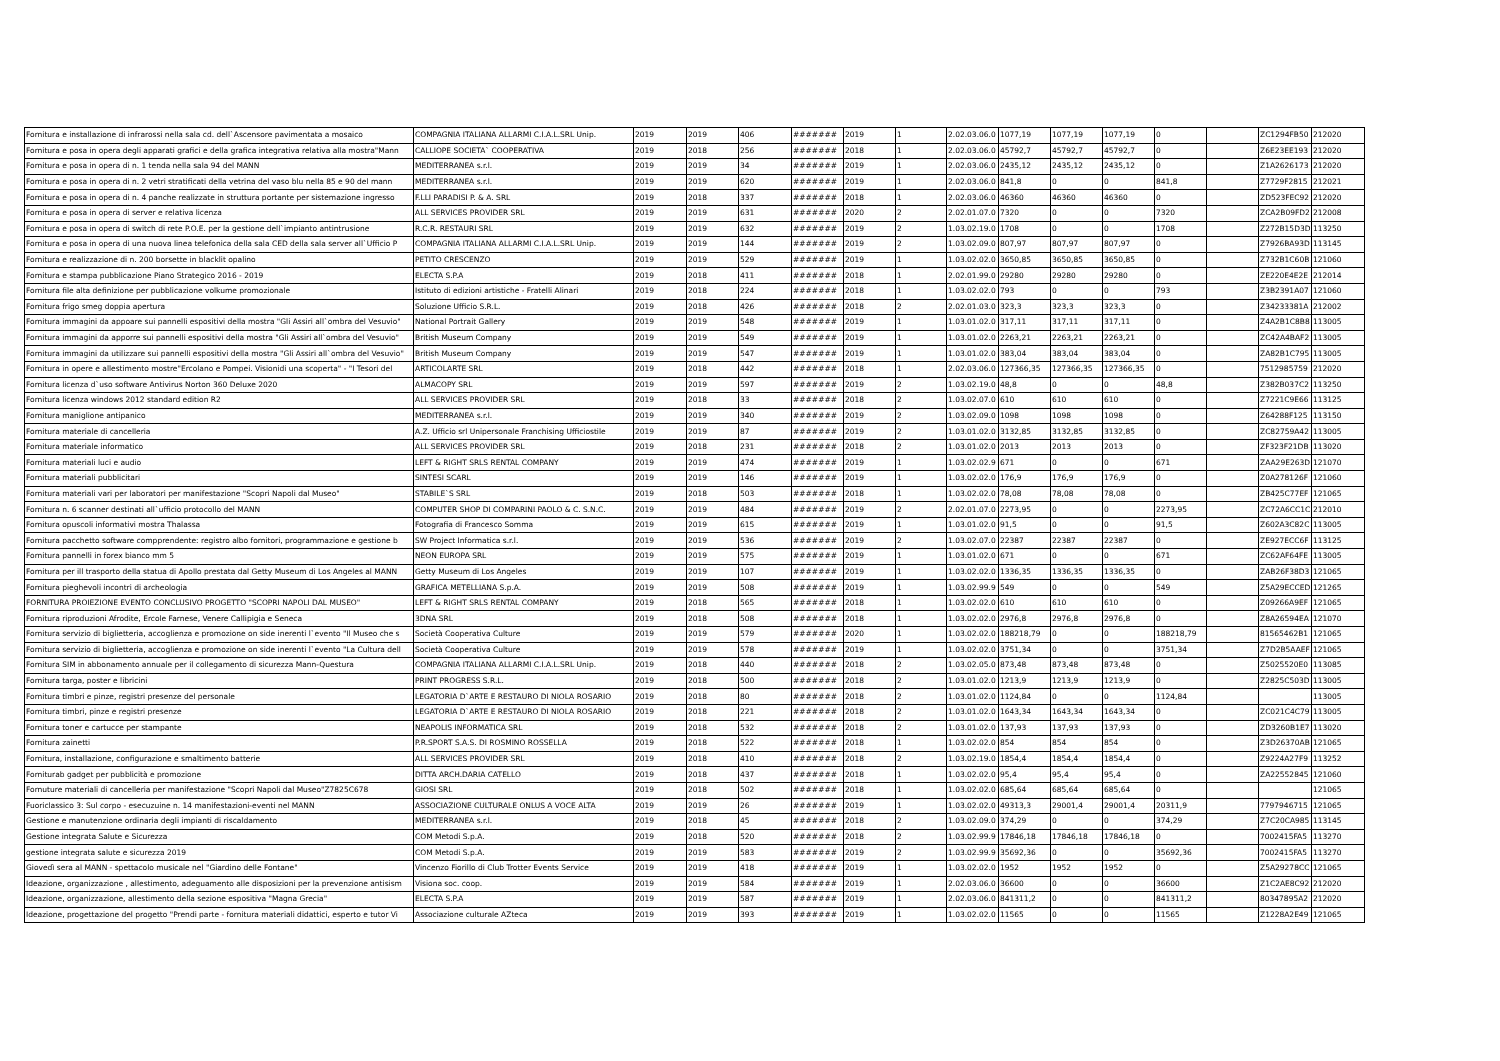| Fornitura e installazione di infrarossi nella sala cd. dell`Ascensore pavimentata a mosaico | COMPAGNIA ITALIANA ALLARMI C.I.A.L.SRL Unip. | 2019 | 2019 | 406 | ####### | 2019 | 1 | 2.02.03.06.0 | 1077,19 | 1077,19 | 1077,19 | 0 | | ZC1294FB50 | 212020 |
| Fornitura e posa in opera degli apparati grafici e della grafica integrativa relativa alla mostra"Mann | CALLIOPE SOCIETA` COOPERATIVA | 2019 | 2018 | 256 | ####### | 2018 | 1 | 2.02.03.06.0 | 45792,7 | 45792,7 | 45792,7 | 0 | | Z6E23EE193 | 212020 |
| Fornitura e posa in opera di n. 1 tenda nella sala 94 del MANN | MEDITERRANEA s.r.l. | 2019 | 2019 | 34 | ####### | 2019 | 1 | 2.02.03.06.0 | 2435,12 | 2435,12 | 2435,12 | 0 | | Z1A2626173 | 212020 |
| Fornitura e posa in opera di n. 2 vetri stratificati della vetrina del vaso blu nella 85 e 90 del mann | MEDITERRANEA s.r.l. | 2019 | 2019 | 620 | ####### | 2019 | 1 | 2.02.03.06.0 | 841,8 | 0 | 0 | 841,8 | | Z7729F2815 | 212021 |
| Fornitura e posa in opera di n. 4 panche realizzate in struttura portante per sistemazione ingresso | F.LLI PARADISI P. & A. SRL | 2019 | 2018 | 337 | ####### | 2018 | 1 | 2.02.03.06.0 | 46360 | 46360 | 46360 | 0 | | ZD523FEC92 | 212020 |
| Fornitura e posa in opera di server e relativa licenza | ALL SERVICES PROVIDER SRL | 2019 | 2019 | 631 | ####### | 2020 | 2 | 2.02.01.07.0 | 7320 | 0 | 0 | 7320 | | ZCA2B09FD2 | 212008 |
| Fornitura e posa in opera di switch di rete P.O.E. per la gestione dell`impianto antintrusione | R.C.R. RESTAURI SRL | 2019 | 2019 | 632 | ####### | 2019 | 2 | 1.03.02.19.0 | 1708 | 0 | 0 | 1708 | | Z272B15D3D | 113250 |
| Fornitura e posa in opera di una nuova linea telefonica della sala CED della sala server all`Ufficio P | COMPAGNIA ITALIANA ALLARMI C.I.A.L.SRL Unip. | 2019 | 2019 | 144 | ####### | 2019 | 2 | 1.03.02.09.0 | 807,97 | 807,97 | 807,97 | 0 | | Z7926BA93D | 113145 |
| Fornitura e realizzazione di n. 200 borsette in blacklit opalino | PETITO CRESCENZO | 2019 | 2019 | 529 | ####### | 2019 | 1 | 1.03.02.02.0 | 3650,85 | 3650,85 | 3650,85 | 0 | | Z732B1C60B | 121060 |
| Fornitura e stampa pubblicazione Piano Strategico 2016 - 2019 | ELECTA S.P.A | 2019 | 2018 | 411 | ####### | 2018 | 1 | 2.02.01.99.0 | 29280 | 29280 | 29280 | 0 | | ZE220E4E2E | 212014 |
| Fornitura file alta definizione per pubblicazione volkume promozionale | Istituto di edizioni artistiche - Fratelli Alinari | 2019 | 2018 | 224 | ####### | 2018 | 1 | 1.03.02.02.0 | 793 | 0 | 0 | 793 | | Z3B2391A07 | 121060 |
| Fornitura frigo smeg doppia apertura | Soluzione Ufficio S.R.L. | 2019 | 2018 | 426 | ####### | 2018 | 2 | 2.02.01.03.0 | 323,3 | 323,3 | 323,3 | 0 | | Z34233381A | 212002 |
| Fornitura immagini da appoare sui pannelli espositivi della mostra "Gli Assiri all`ombra del Vesuvio" | National Portrait Gallery | 2019 | 2019 | 548 | ####### | 2019 | 1 | 1.03.01.02.0 | 317,11 | 317,11 | 317,11 | 0 | | Z4A2B1C8B8 | 113005 |
| Fornitura immagini da apporre sui pannelli espositivi della mostra "Gli Assiri all`ombra del Vesuvio" | British Museum Company | 2019 | 2019 | 549 | ####### | 2019 | 1 | 1.03.01.02.0 | 2263,21 | 2263,21 | 2263,21 | 0 | | ZC42A4BAF2 | 113005 |
| Fornitura immagini da utilizzare sui pannelli espositivi della mostra "Gli Assiri all`ombra del Vesuvio" | British Museum Company | 2019 | 2019 | 547 | ####### | 2019 | 1 | 1.03.01.02.0 | 383,04 | 383,04 | 383,04 | 0 | | ZA82B1C795 | 113005 |
| Fornitura in opere e allestimento mostre"Ercolano e Pompei. Visionidi una scoperta" - "I Tesori del | ARTICOLARTE SRL | 2019 | 2018 | 442 | ####### | 2018 | 1 | 2.02.03.06.0 | 127366,35 | 127366,35 | 127366,35 | 0 | | 7512985759 | 212020 |
| Fornitura licenza d`uso software Antivirus Norton 360 Deluxe 2020 | ALMACOPY SRL | 2019 | 2019 | 597 | ####### | 2019 | 2 | 1.03.02.19.0 | 48,8 | 0 | 0 | 48,8 | | Z382B037C2 | 113250 |
| Fornitura licenza windows 2012 standard edition R2 | ALL SERVICES PROVIDER SRL | 2019 | 2018 | 33 | ####### | 2018 | 2 | 1.03.02.07.0 | 610 | 610 | 610 | 0 | | Z7221C9E66 | 113125 |
| Fornitura maniglione antipanico | MEDITERRANEA s.r.l. | 2019 | 2019 | 340 | ####### | 2019 | 2 | 1.03.02.09.0 | 1098 | 1098 | 1098 | 0 | | Z64288F125 | 113150 |
| Fornitura materiale di cancelleria | A.Z. Ufficio srl Unipersonale Franchising Ufficiostile | 2019 | 2019 | 87 | ####### | 2019 | 2 | 1.03.01.02.0 | 3132,85 | 3132,85 | 3132,85 | 0 | | ZC82759A42 | 113005 |
| Fornitura materiale informatico | ALL SERVICES PROVIDER SRL | 2019 | 2018 | 231 | ####### | 2018 | 2 | 1.03.01.02.0 | 2013 | 2013 | 2013 | 0 | | ZF323F21DB | 113020 |
| Fornitura materiali luci e audio | LEFT & RIGHT SRLS RENTAL COMPANY | 2019 | 2019 | 474 | ####### | 2019 | 1 | 1.03.02.02.9 | 671 | 0 | 0 | 671 | | ZAA29E263D | 121070 |
| Fornitura materiali pubblicitari | SINTESI SCARL | 2019 | 2019 | 146 | ####### | 2019 | 1 | 1.03.02.02.0 | 176,9 | 176,9 | 176,9 | 0 | | Z0A278126F | 121060 |
| Fornitura materiali vari per laboratori per manifestazione "Scopri Napoli dal Museo" | STABILE`S SRL | 2019 | 2018 | 503 | ####### | 2018 | 1 | 1.03.02.02.0 | 78,08 | 78,08 | 78,08 | 0 | | ZB425C77EF | 121065 |
| Fornitura n. 6 scanner destinati all`ufficio protocollo del MANN | COMPUTER SHOP DI COMPARINI PAOLO & C. S.N.C. | 2019 | 2019 | 484 | ####### | 2019 | 2 | 2.02.01.07.0 | 2273,95 | 0 | 0 | 2273,95 | | ZC72A6CC1C | 212010 |
| Fornitura opuscoli informativi mostra Thalassa | Fotografia di Francesco Somma | 2019 | 2019 | 615 | ####### | 2019 | 1 | 1.03.01.02.0 | 91,5 | 0 | 0 | 91,5 | | Z602A3C82C | 113005 |
| Fornitura pacchetto software compprendente: registro albo fornitori, programmazione e gestione b | SW Project Informatica s.r.l. | 2019 | 2019 | 536 | ####### | 2019 | 2 | 1.03.02.07.0 | 22387 | 22387 | 22387 | 0 | | ZE927ECC6F | 113125 |
| Fornitura pannelli in forex bianco mm 5 | NEON EUROPA SRL | 2019 | 2019 | 575 | ####### | 2019 | 1 | 1.03.01.02.0 | 671 | 0 | 0 | 671 | | ZC62AF64FE | 113005 |
| Fornitura per ill trasporto della statua di Apollo prestata dal Getty Museum di Los Angeles al MANN | Getty Museum di Los Angeles | 2019 | 2019 | 107 | ####### | 2019 | 1 | 1.03.02.02.0 | 1336,35 | 1336,35 | 1336,35 | 0 | | ZAB26F38D3 | 121065 |
| Fornitura pieghevoli incontri di archeologia | GRAFICA METELLIANA S.p.A. | 2019 | 2019 | 508 | ####### | 2019 | 1 | 1.03.02.99.9 | 549 | 0 | 0 | 549 | | Z5A29ECCED | 121265 |
| FORNITURA PROIEZIONE EVENTO CONCLUSIVO PROGETTO "SCOPRI NAPOLI DAL MUSEO" | LEFT & RIGHT SRLS RENTAL COMPANY | 2019 | 2018 | 565 | ####### | 2018 | 1 | 1.03.02.02.0 | 610 | 610 | 610 | 0 | | Z09266A9EF | 121065 |
| Fornitura riproduzioni Afrodite, Ercole Farnese, Venere Callipigia e Seneca | 3DNA SRL | 2019 | 2018 | 508 | ####### | 2018 | 1 | 1.03.02.02.0 | 2976,8 | 2976,8 | 2976,8 | 0 | | Z8A26594EA | 121070 |
| Fornitura servizio di biglietteria, accoglienza e promozione on side inerenti l`evento "Il Museo che s | Società Cooperativa Culture | 2019 | 2019 | 579 | ####### | 2020 | 1 | 1.03.02.02.0 | 188218,79 | 0 | 0 | 188218,79 | | 81565462B1 | 121065 |
| Fornitura servizio di biglietteria, accoglienza e promozione on side inerenti l`evento "La Cultura dell | Società Cooperativa Culture | 2019 | 2019 | 578 | ####### | 2019 | 1 | 1.03.02.02.0 | 3751,34 | 0 | 0 | 3751,34 | | Z7D2B5AAEF | 121065 |
| Fornitura SIM in abbonamento annuale per il collegamento di sicurezza Mann-Questura | COMPAGNIA ITALIANA ALLARMI C.I.A.L.SRL Unip. | 2019 | 2018 | 440 | ####### | 2018 | 2 | 1.03.02.05.0 | 873,48 | 873,48 | 873,48 | 0 | | Z5025520E0 | 113085 |
| Fornitura targa, poster e libricini | PRINT PROGRESS S.R.L. | 2019 | 2018 | 500 | ####### | 2018 | 2 | 1.03.01.02.0 | 1213,9 | 1213,9 | 1213,9 | 0 | | Z2825C503D | 113005 |
| Fornitura timbri e pinze, registri presenze del personale | LEGATORIA D`ARTE E RESTAURO DI NIOLA ROSARIO | 2019 | 2018 | 80 | ####### | 2018 | 2 | 1.03.01.02.0 | 1124,84 | 0 | 0 | 1124,84 | | | 113005 |
| Fornitura timbri, pinze e registri presenze | LEGATORIA D`ARTE E RESTAURO DI NIOLA ROSARIO | 2019 | 2018 | 221 | ####### | 2018 | 2 | 1.03.01.02.0 | 1643,34 | 1643,34 | 1643,34 | 0 | | ZC021C4C79 | 113005 |
| Fornitura toner e cartucce per stampante | NEAPOLIS INFORMATICA SRL | 2019 | 2018 | 532 | ####### | 2018 | 2 | 1.03.01.02.0 | 137,93 | 137,93 | 137,93 | 0 | | ZD3260B1E7 | 113020 |
| Fornitura zainetti | P.R.SPORT S.A.S. DI ROSMINO ROSSELLA | 2019 | 2018 | 522 | ####### | 2018 | 1 | 1.03.02.02.0 | 854 | 854 | 854 | 0 | | Z3D26370AB | 121065 |
| Fornitura, installazione, configurazione e smaltimento batterie | ALL SERVICES PROVIDER SRL | 2019 | 2018 | 410 | ####### | 2018 | 2 | 1.03.02.19.0 | 1854,4 | 1854,4 | 1854,4 | 0 | | Z9224A27F9 | 113252 |
| Forniturab gadget per pubblicità e promozione | DITTA ARCH.DARIA CATELLO | 2019 | 2018 | 437 | ####### | 2018 | 1 | 1.03.02.02.0 | 95,4 | 95,4 | 95,4 | 0 | | ZA22552845 | 121060 |
| Fornuture materiali di cancelleria per manifestazione "Scopri Napoli dal Museo"Z7825C678 | GIOSI SRL | 2019 | 2018 | 502 | ####### | 2018 | 1 | 1.03.02.02.0 | 685,64 | 685,64 | 685,64 | 0 | | | 121065 |
| Fuoriclassico 3: Sul corpo - esecuzuine n. 14 manifestazioni-eventi nel MANN | ASSOCIAZIONE CULTURALE ONLUS A VOCE ALTA | 2019 | 2019 | 26 | ####### | 2019 | 1 | 1.03.02.02.0 | 49313,3 | 29001,4 | 29001,4 | 20311,9 | | 7797946715 | 121065 |
| Gestione e manutenzione ordinaria degli impianti di riscaldamento | MEDITERRANEA s.r.l. | 2019 | 2018 | 45 | ####### | 2018 | 2 | 1.03.02.09.0 | 374,29 | 0 | 0 | 374,29 | | Z7C20CA985 | 113145 |
| Gestione integrata Salute e Sicurezza | COM Metodi S.p.A. | 2019 | 2018 | 520 | ####### | 2018 | 2 | 1.03.02.99.9 | 17846,18 | 17846,18 | 17846,18 | 0 | | 7002415FA5 | 113270 |
| gestione integrata salute e sicurezza 2019 | COM Metodi S.p.A. | 2019 | 2019 | 583 | ####### | 2019 | 2 | 1.03.02.99.9 | 35692,36 | 0 | 0 | 35692,36 | | 7002415FA5 | 113270 |
| Giovedì sera al MANN - spettacolo musicale nel "Giardino delle Fontane" | Vincenzo Fiorillo di Club Trotter Events Service | 2019 | 2019 | 418 | ####### | 2019 | 1 | 1.03.02.02.0 | 1952 | 1952 | 1952 | 0 | | Z5A29278CC | 121065 |
| Ideazione, organizzazione , allestimento, adeguamento alle disposizioni per la prevenzione antisism | Visiona soc. coop. | 2019 | 2019 | 584 | ####### | 2019 | 1 | 2.02.03.06.0 | 36600 | 0 | 0 | 36600 | | Z1C2AE8C92 | 212020 |
| Ideazione, organizzazione, allestimento della sezione espositiva "Magna Grecia" | ELECTA S.P.A | 2019 | 2019 | 587 | ####### | 2019 | 1 | 2.02.03.06.0 | 841311,2 | 0 | 0 | 841311,2 | | 80347895A2 | 212020 |
| Ideazione, progettazione del progetto "Prendi parte - fornitura materiali didattici, esperto e tutor Vi | Associazione culturale AZteca | 2019 | 2019 | 393 | ####### | 2019 | 1 | 1.03.02.02.0 | 11565 | 0 | 0 | 11565 | | Z1228A2E49 | 121065 |